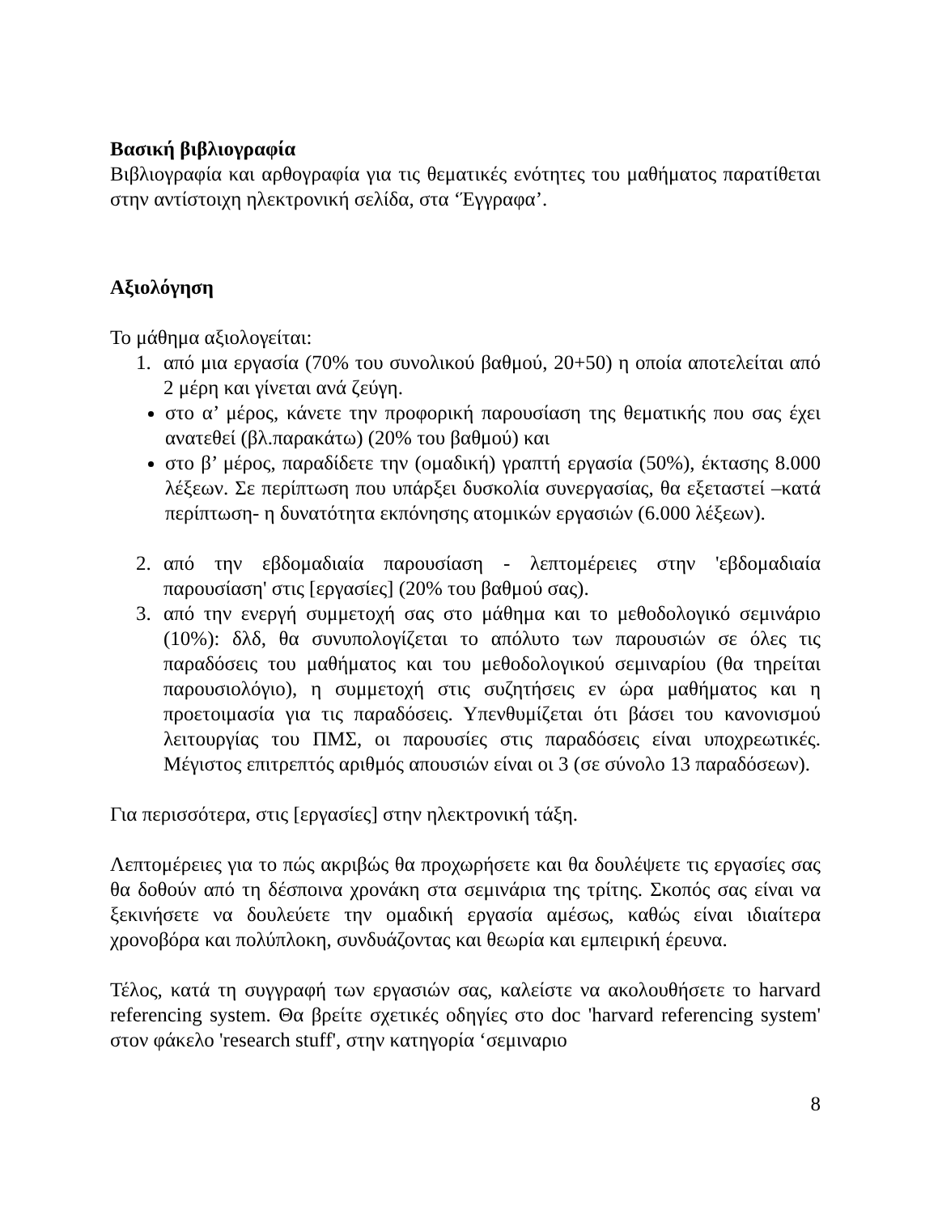Βασική βιβλιογραφία
Βιβλιογραφία και αρθογραφία για τις θεματικές ενότητες του μαθήματος παρατίθεται στην αντίστοιχη ηλεκτρονική σελίδα, στα ‘Έγγραφα’.
Αξιολόγηση
Το μάθημα αξιολογείται:
1. από μια εργασία (70% του συνολικού βαθμού, 20+50) η οποία αποτελείται από 2 μέρη και γίνεται ανά ζεύγη.
στο α’ μέρος, κάνετε την προφορική παρουσίαση της θεματικής που σας έχει ανατεθεί (βλ.παρακάτω) (20% του βαθμού) και
στο β’ μέρος, παραδίδετε την (ομαδική) γραπτή εργασία (50%), έκτασης 8.000 λέξεων. Σε περίπτωση που υπάρξει δυσκολία συνεργασίας, θα εξεταστεί –κατά περίπτωση- η δυνατότητα εκπόνησης ατομικών εργασιών (6.000 λέξεων).
2. από την εβδομαδιαία παρουσίαση - λεπτομέρειες στην 'εβδομαδιαία παρουσίαση' στις [εργασίες] (20% του βαθμού σας).
3. από την ενεργή συμμετοχή σας στο μάθημα και το μεθοδολογικό σεμινάριο (10%): δλδ, θα συνυπολογίζεται το απόλυτο των παρουσιών σε όλες τις παραδόσεις του μαθήματος και του μεθοδολογικού σεμιναρίου (θα τηρείται παρουσιολόγιο), η συμμετοχή στις συζητήσεις εν ώρα μαθήματος και η προετοιμασία για τις παραδόσεις. Υπενθυμίζεται ότι βάσει του κανονισμού λειτουργίας του ΠΜΣ, οι παρουσίες στις παραδόσεις είναι υποχρεωτικές. Μέγιστος επιτρεπτός αριθμός απουσιών είναι οι 3 (σε σύνολο 13 παραδόσεων).
Για περισσότερα, στις [εργασίες] στην ηλεκτρονική τάξη.
Λεπτομέρειες για το πώς ακριβώς θα προχωρήσετε και θα δουλέψετε τις εργασίες σας θα δοθούν από τη δέσποινα χρονάκη στα σεμινάρια της τρίτης. Σκοπός σας είναι να ξεκινήσετε να δουλεύετε την ομαδική εργασία αμέσως, καθώς είναι ιδιαίτερα χρονοβόρα και πολύπλοκη, συνδυάζοντας και θεωρία και εμπειρική έρευνα.
Τέλος, κατά τη συγγραφή των εργασιών σας, καλείστε να ακολουθήσετε το harvard referencing system. Θα βρείτε σχετικές οδηγίες στο doc 'harvard referencing system' στον φάκελο 'research stuff', στην κατηγορία ‘σεμιναριο
8